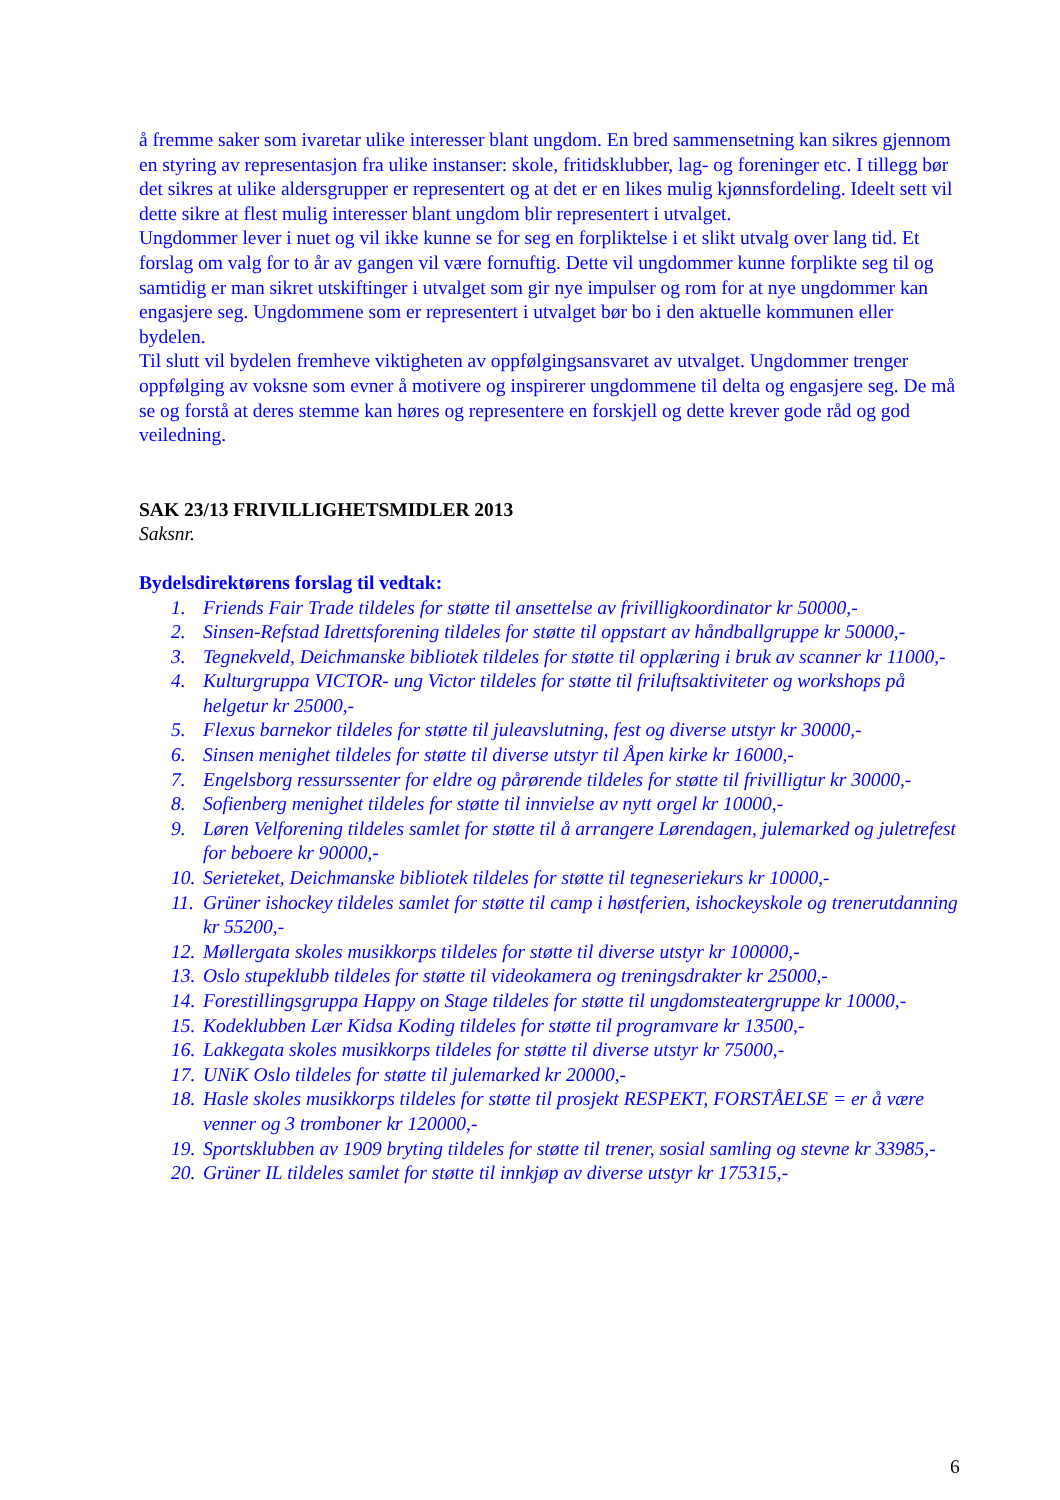å fremme saker som ivaretar ulike interesser blant ungdom. En bred sammensetning kan sikres gjennom en styring av representasjon fra ulike instanser: skole, fritidsklubber, lag- og foreninger etc. I tillegg bør det sikres at ulike aldersgrupper er representert og at det er en likes mulig kjønnsfordeling. Ideelt sett vil dette sikre at flest mulig interesser blant ungdom blir representert i utvalget.
Ungdommer lever i nuet og vil ikke kunne se for seg en forpliktelse i et slikt utvalg over lang tid. Et forslag om valg for to år av gangen vil være fornuftig. Dette vil ungdommer kunne forplikte seg til og samtidig er man sikret utskiftinger i utvalget som gir nye impulser og rom for at nye ungdommer kan engasjere seg. Ungdommene som er representert i utvalget bør bo i den aktuelle kommunen eller bydelen.
Til slutt vil bydelen fremheve viktigheten av oppfølgingsansvaret av utvalget. Ungdommer trenger oppfølging av voksne som evner å motivere og inspirerer ungdommene til delta og engasjere seg. De må se og forstå at deres stemme kan høres og representere en forskjell og dette krever gode råd og god veiledning.
SAK 23/13 FRIVILLIGHETSMIDLER 2013
Saksnr.
Bydelsdirektørens forslag til vedtak:
1. Friends Fair Trade tildeles for støtte til ansettelse av frivilligkoordinator kr 50000,-
2. Sinsen-Refstad Idrettsforening tildeles for støtte til oppstart av håndballgruppe kr 50000,-
3. Tegnekveld, Deichmanske bibliotek tildeles for støtte til opplæring i bruk av scanner kr 11000,-
4. Kulturgruppa VICTOR- ung Victor tildeles for støtte til friluftsaktiviteter og workshops på helgetur kr 25000,-
5. Flexus barnekor tildeles for støtte til juleavslutning, fest og diverse utstyr kr 30000,-
6. Sinsen menighet tildeles for støtte til diverse utstyr til Åpen kirke kr 16000,-
7. Engelsborg ressurssenter for eldre og pårørende tildeles for støtte til frivilligtur kr 30000,-
8. Sofienberg menighet tildeles for støtte til innvielse av nytt orgel kr 10000,-
9. Løren Velforening tildeles samlet for støtte til å arrangere Lørendagen, julemarked og juletrefest for beboere kr 90000,-
10. Serieteket, Deichmanske bibliotek tildeles for støtte til tegneseriekurs kr 10000,-
11. Grüner ishockey tildeles samlet for støtte til camp i høstferien, ishockeyskole og trenerutdanning kr 55200,-
12. Møllergata skoles musikkorps tildeles for støtte til diverse utstyr kr 100000,-
13. Oslo stupeklubb tildeles for støtte til videokamera og treningsdrakter kr 25000,-
14. Forestillingsgruppa Happy on Stage tildeles for støtte til ungdomsteatergruppe kr 10000,-
15. Kodeklubben Lær Kidsa Koding tildeles for støtte til programvare kr 13500,-
16. Lakkegata skoles musikkorps tildeles for støtte til diverse utstyr kr 75000,-
17. UNiK Oslo tildeles for støtte til julemarked kr 20000,-
18. Hasle skoles musikkorps tildeles for støtte til prosjekt RESPEKT, FORSTÅELSE = er å være venner og 3 tromboner kr 120000,-
19. Sportsklubben av 1909 bryting tildeles for støtte til trener, sosial samling og stevne kr 33985,-
20. Grüner IL tildeles samlet for støtte til innkjøp av diverse utstyr kr 175315,-
6